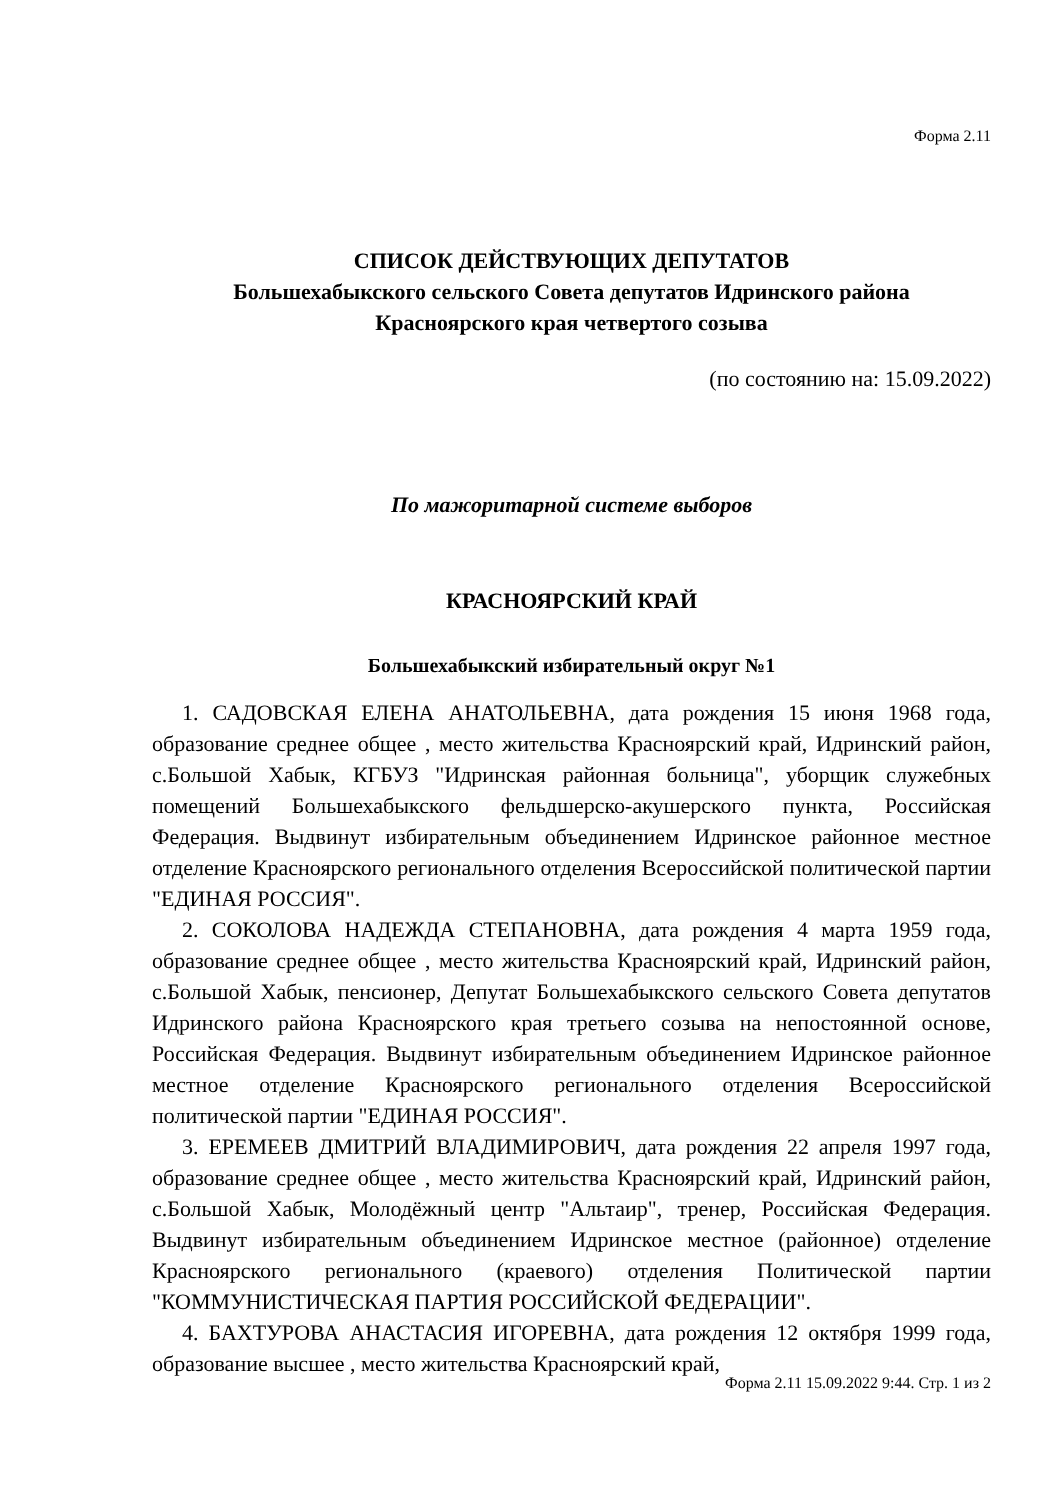Форма 2.11
СПИСОК ДЕЙСТВУЮЩИХ ДЕПУТАТОВ
Большехабыкского сельского Совета депутатов Идринского района
Красноярского края четвертого созыва
(по состоянию на: 15.09.2022)
По мажоритарной системе выборов
КРАСНОЯРСКИЙ КРАЙ
Большехабыкский избирательный округ №1
1. САДОВСКАЯ ЕЛЕНА АНАТОЛЬЕВНА, дата рождения 15 июня 1968 года, образование среднее общее , место жительства Красноярский край, Идринский район, с.Большой Хабык, КГБУЗ "Идринская районная больница", уборщик служебных помещений Большехабыкского фельдшерско-акушерского пункта, Российская Федерация. Выдвинут избирательным объединением Идринское районное местное отделение Красноярского регионального отделения Всероссийской политической партии "ЕДИНАЯ РОССИЯ".
2. СОКОЛОВА НАДЕЖДА СТЕПАНОВНА, дата рождения 4 марта 1959 года, образование среднее общее , место жительства Красноярский край, Идринский район, с.Большой Хабык, пенсионер, Депутат Большехабыкского сельского Совета депутатов Идринского района Красноярского края третьего созыва на непостоянной основе, Российская Федерация. Выдвинут избирательным объединением Идринское районное местное отделение Красноярского регионального отделения Всероссийской политической партии "ЕДИНАЯ РОССИЯ".
3. ЕРЕМЕЕВ ДМИТРИЙ ВЛАДИМИРОВИЧ, дата рождения 22 апреля 1997 года, образование среднее общее , место жительства Красноярский край, Идринский район, с.Большой Хабык, Молодёжный центр "Альтаир", тренер, Российская Федерация. Выдвинут избирательным объединением Идринское местное (районное) отделение Красноярского регионального (краевого) отделения Политической партии "КОММУНИСТИЧЕСКАЯ ПАРТИЯ РОССИЙСКОЙ ФЕДЕРАЦИИ".
4. БАХТУРОВА АНАСТАСИЯ ИГОРЕВНА, дата рождения 12 октября 1999 года, образование высшее , место жительства Красноярский край,
Форма 2.11 15.09.2022 9:44. Стр. 1 из 2